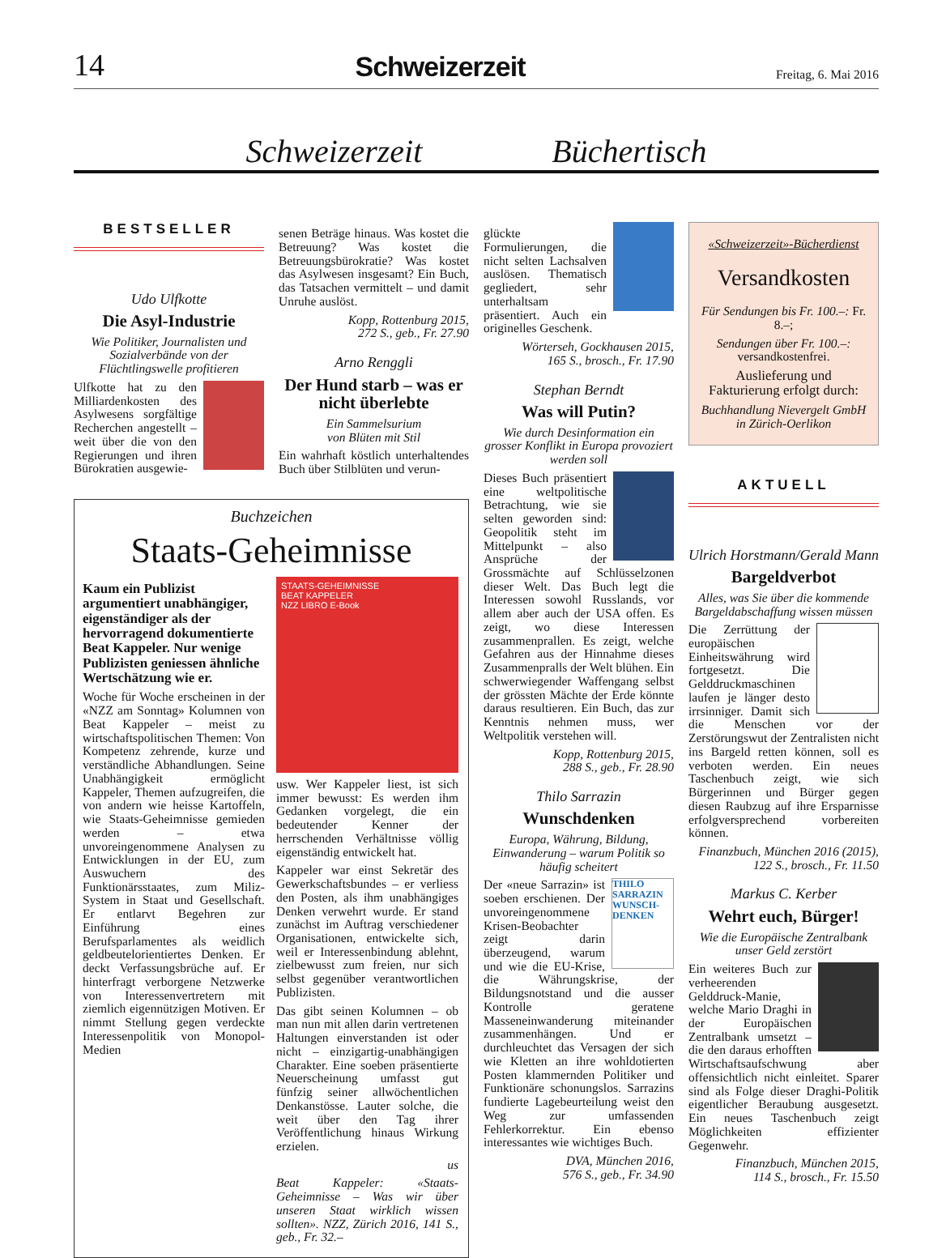14 Schweizerzeit Freitag, 6. Mai 2016
Schweizerzeit Büchertisch
BESTSELLER
Udo Ulfkotte
Die Asyl-Industrie
Wie Politiker, Journalisten und Sozialverbände von der Flüchtlingswelle profitieren
Ulfkotte hat zu den Milliardenkosten des Asylwesens sorgfältige Recherchen angestellt – weit über die von den Regierungen und ihren Bürokratien ausgewie-
senen Beträge hinaus. Was kostet die Betreuung? Was kostet die Betreuungsbürokratie? Was kostet das Asylwesen insgesamt? Ein Buch, das Tatsachen vermittelt – und damit Unruhe auslöst.
Kopp, Rottenburg 2015,
272 S., geb., Fr. 27.90
Arno Renggli
Der Hund starb – was er nicht überlebte
Ein Sammelsurium
von Blüten mit Stil
Ein wahrhaft köstlich unterhaltendes Buch über Stilblüten und verun-
Buchzeichen
Staats-Geheimnisse
Kaum ein Publizist argumentiert unabhängiger, eigenständiger als der hervorragend dokumentierte Beat Kappeler. Nur wenige Publizisten geniessen ähnliche Wertschätzung wie er.
Woche für Woche erscheinen in der «NZZ am Sonntag» Kolumnen von Beat Kappeler – meist zu wirtschaftspolitischen Themen: Von Kompetenz zehrende, kurze und verständliche Abhandlungen. Seine Unabhängigkeit ermöglicht Kappeler, Themen aufzugreifen, die von andern wie heisse Kartoffeln, wie Staats-Geheimnisse gemieden werden – etwa unvoreingenommene Analysen zu Entwicklungen in der EU, zum Auswuchern des Funktionärsstaates, zum Miliz-System in Staat und Gesellschaft. Er entlarvt Begehren zur Einführung eines Berufsparlamentes als weidlich geldbeutelorientiertes Denken. Er deckt Verfassungsbrüche auf. Er hinterfragt verborgene Netzwerke von Interessenvertretern mit ziemlich eigennützigen Motiven. Er nimmt Stellung gegen verdeckte Interessenpolitik von Monopol-Medien
STAATS-GEHEIMNISSE
BEAT KAPPELER
NZZ LIBRO E-Book
usw. Wer Kappeler liest, ist sich immer bewusst: Es werden ihm Gedanken vorgelegt, die ein bedeutender Kenner der herrschenden Verhältnisse völlig eigenständig entwickelt hat.
Kappeler war einst Sekretär des Gewerkschaftsbundes – er verliess den Posten, als ihm unabhängiges Denken verwehrt wurde. Er stand zunächst im Auftrag verschiedener Organisationen, entwickelte sich, weil er Interessenbindung ablehnt, zielbewusst zum freien, nur sich selbst gegenüber verantwortlichen Publizisten.
Das gibt seinen Kolumnen – ob man nun mit allen darin vertretenen Haltungen einverstanden ist oder nicht – einzigartig-unabhängigen Charakter. Eine soeben präsentierte Neuerscheinung umfasst gut fünfzig seiner allwöchentlichen Denkanstösse. Lauter solche, die weit über den Tag ihrer Veröffentlichung hinaus Wirkung erzielen.
us
Beat Kappeler: «Staats-Geheimnisse – Was wir über unseren Staat wirklich wissen sollten». NZZ, Zürich 2016, 141 S., geb., Fr. 32.–
glückte Formulierungen, die nicht selten Lachsalven auslösen. Thematisch gegliedert, sehr unterhaltsam präsentiert. Auch ein originelles Geschenk.
Wörterseh, Gockhausen 2015,
165 S., brosch., Fr. 17.90
Stephan Berndt
Was will Putin?
Wie durch Desinformation ein grosser Konflikt in Europa provoziert werden soll
Dieses Buch präsentiert eine weltpolitische Betrachtung, wie sie selten geworden sind: Geopolitik steht im Mittelpunkt – also Ansprüche der Grossmächte auf Schlüsselzonen dieser Welt. Das Buch legt die Interessen sowohl Russlands, vor allem aber auch der USA offen. Es zeigt, wo diese Interessen zusammenprallen. Es zeigt, welche Gefahren aus der Hinnahme dieses Zusammenpralls der Welt blühen. Ein schwerwiegender Waffengang selbst der grössten Mächte der Erde könnte daraus resultieren. Ein Buch, das zur Kenntnis nehmen muss, wer Weltpolitik verstehen will.
Kopp, Rottenburg 2015,
288 S., geb., Fr. 28.90
Thilo Sarrazin
Wunschdenken
Europa, Währung, Bildung, Einwanderung – warum Politik so häufig scheitert
THILO SARRAZIN WUNSCH-DENKEN
Der «neue Sarrazin» ist soeben erschienen. Der unvoreingenommene Krisen-Beobachter zeigt darin überzeugend, warum und wie die EU-Krise, die Währungskrise, der Bildungsnotstand und die ausser Kontrolle geratene Masseneinwanderung miteinander zusammenhängen. Und er durchleuchtet das Versagen der sich wie Kletten an ihre wohldotierten Posten klammernden Politiker und Funktionäre schonungslos. Sarrazins fundierte Lagebeurteilung weist den Weg zur umfassenden Fehlerkorrektur. Ein ebenso interessantes wie wichtiges Buch.
DVA, München 2016,
576 S., geb., Fr. 34.90
«Schweizerzeit»-Bücherdienst
Versandkosten
Für Sendungen bis Fr. 100.–: Fr. 8.–;
Sendungen über Fr. 100.–:
versandkostenfrei.
Auslieferung und Fakturierung erfolgt durch:
Buchhandlung Nievergelt GmbH
in Zürich-Oerlikon
AKTUELL
Ulrich Horstmann/Gerald Mann
Bargeldverbot
Alles, was Sie über die kommende Bargeldabschaffung wissen müssen
Die Zerrüttung der europäischen Einheitswährung wird fortgesetzt. Die Gelddruckmaschinen laufen je länger desto irrsinniger. Damit sich die Menschen vor der Zerstörungswut der Zentralisten nicht ins Bargeld retten können, soll es verboten werden. Ein neues Taschenbuch zeigt, wie sich Bürgerinnen und Bürger gegen diesen Raubzug auf ihre Ersparnisse erfolgversprechend vorbereiten können.
Finanzbuch, München 2016 (2015),
122 S., brosch., Fr. 11.50
Markus C. Kerber
Wehrt euch, Bürger!
Wie die Europäische Zentralbank unser Geld zerstört
Ein weiteres Buch zur verheerenden Gelddruck-Manie, welche Mario Draghi in der Europäischen Zentralbank umsetzt – die den daraus erhofften Wirtschaftsaufschwung aber offensichtlich nicht einleitet. Sparer sind als Folge dieser Draghi-Politik eigentlicher Beraubung ausgesetzt. Ein neues Taschenbuch zeigt Möglichkeiten effizienter Gegenwehr.
Finanzbuch, München 2015,
114 S., brosch., Fr. 15.50